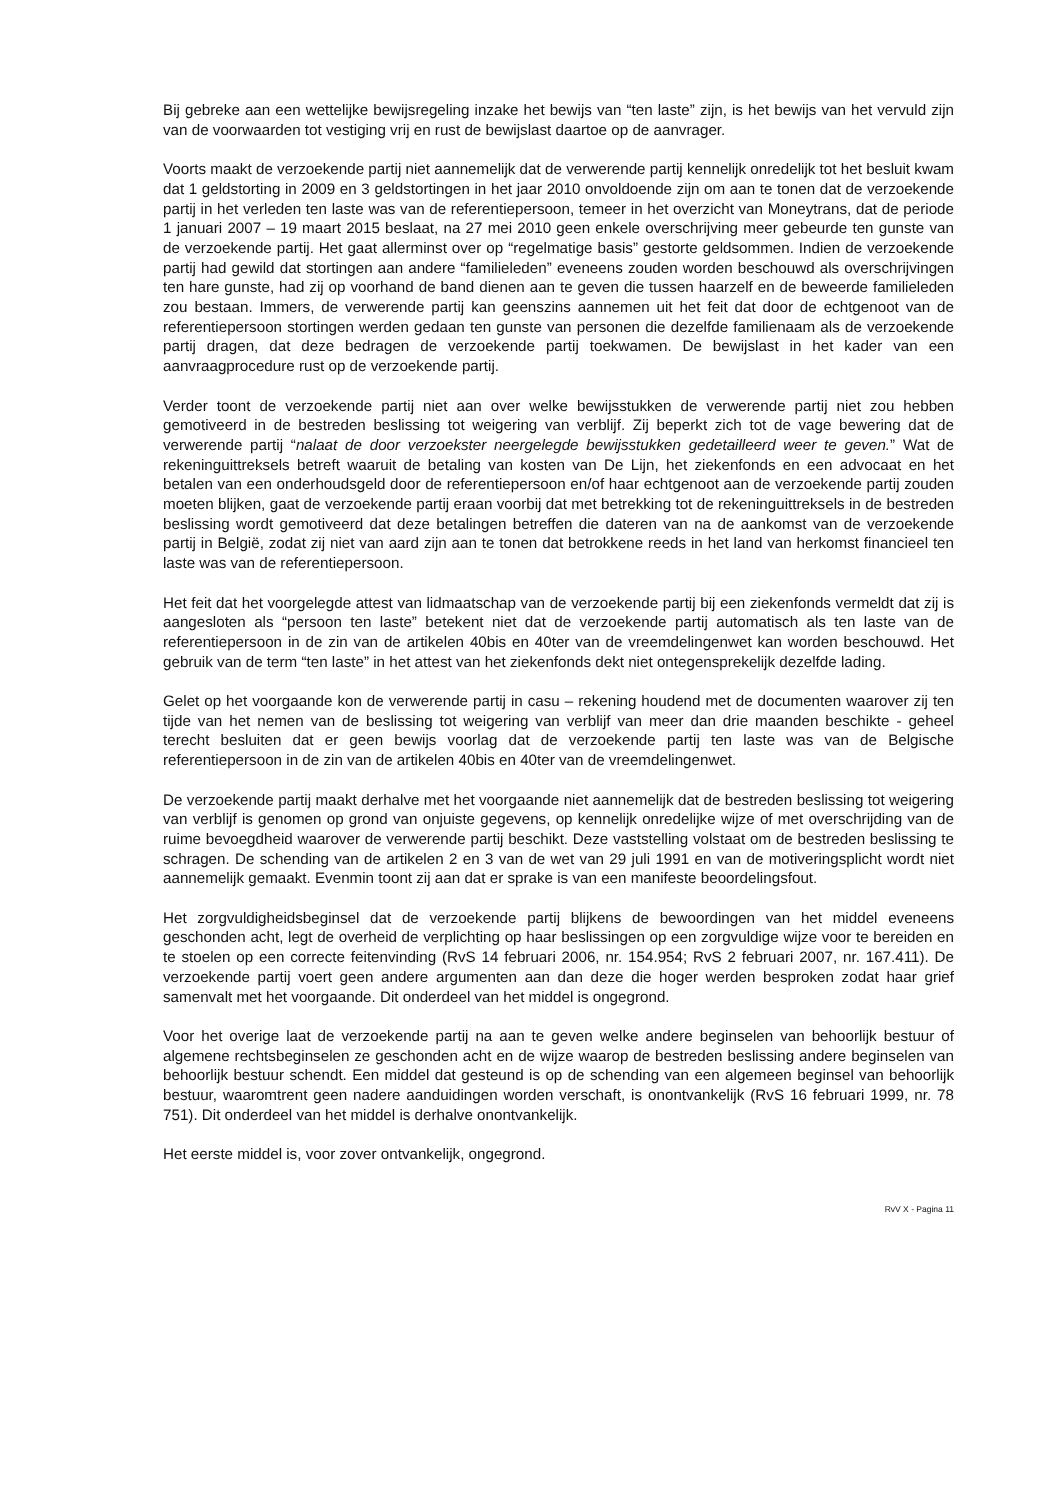Bij gebreke aan een wettelijke bewijsregeling inzake het bewijs van “ten laste” zijn, is het bewijs van het vervuld zijn van de voorwaarden tot vestiging vrij en rust de bewijslast daartoe op de aanvrager.
Voorts maakt de verzoekende partij niet aannemelijk dat de verwerende partij kennelijk onredelijk tot het besluit kwam dat 1 geldstorting in 2009 en 3 geldstortingen in het jaar 2010 onvoldoende zijn om aan te tonen dat de verzoekende partij in het verleden ten laste was van de referentiepersoon, temeer in het overzicht van Moneytrans, dat de periode 1 januari 2007 – 19 maart 2015 beslaat, na 27 mei 2010 geen enkele overschrijving meer gebeurde ten gunste van de verzoekende partij. Het gaat allerminst over op “regelmatige basis” gestorte geldsommen. Indien de verzoekende partij had gewild dat stortingen aan andere “familieleden” eveneens zouden worden beschouwd als overschrijvingen ten hare gunste, had zij op voorhand de band dienen aan te geven die tussen haarzelf en de beweerde familieleden zou bestaan. Immers, de verwerende partij kan geenszins aannemen uit het feit dat door de echtgenoot van de referentiepersoon stortingen werden gedaan ten gunste van personen die dezelfde familienaam als de verzoekende partij dragen, dat deze bedragen de verzoekende partij toekwamen. De bewijslast in het kader van een aanvraagprocedure rust op de verzoekende partij.
Verder toont de verzoekende partij niet aan over welke bewijsstukken de verwerende partij niet zou hebben gemotiveerd in de bestreden beslissing tot weigering van verblijf. Zij beperkt zich tot de vage bewering dat de verwerende partij “nalaat de door verzoekster neergelegde bewijsstukken gedetailleerd weer te geven.” Wat de rekeninguittreksels betreft waaruit de betaling van kosten van De Lijn, het ziekenfonds en een advocaat en het betalen van een onderhoudsgeld door de referentiepersoon en/of haar echtgenoot aan de verzoekende partij zouden moeten blijken, gaat de verzoekende partij eraan voorbij dat met betrekking tot de rekeninguittreksels in de bestreden beslissing wordt gemotiveerd dat deze betalingen betreffen die dateren van na de aankomst van de verzoekende partij in België, zodat zij niet van aard zijn aan te tonen dat betrokkene reeds in het land van herkomst financieel ten laste was van de referentiepersoon.
Het feit dat het voorgelegde attest van lidmaatschap van de verzoekende partij bij een ziekenfonds vermeldt dat zij is aangesloten als “persoon ten laste” betekent niet dat de verzoekende partij automatisch als ten laste van de referentiepersoon in de zin van de artikelen 40bis en 40ter van de vreemdelingenwet kan worden beschouwd. Het gebruik van de term “ten laste” in het attest van het ziekenfonds dekt niet ontegensprekelijk dezelfde lading.
Gelet op het voorgaande kon de verwerende partij in casu – rekening houdend met de documenten waarover zij ten tijde van het nemen van de beslissing tot weigering van verblijf van meer dan drie maanden beschikte - geheel terecht besluiten dat er geen bewijs voorlag dat de verzoekende partij ten laste was van de Belgische referentiepersoon in de zin van de artikelen 40bis en 40ter van de vreemdelingenwet.
De verzoekende partij maakt derhalve met het voorgaande niet aannemelijk dat de bestreden beslissing tot weigering van verblijf is genomen op grond van onjuiste gegevens, op kennelijk onredelijke wijze of met overschrijding van de ruime bevoegdheid waarover de verwerende partij beschikt. Deze vaststelling volstaat om de bestreden beslissing te schragen. De schending van de artikelen 2 en 3 van de wet van 29 juli 1991 en van de motiveringsplicht wordt niet aannemelijk gemaakt. Evenmin toont zij aan dat er sprake is van een manifeste beoordelingsfout.
Het zorgvuldigheidsbeginsel dat de verzoekende partij blijkens de bewoordingen van het middel eveneens geschonden acht, legt de overheid de verplichting op haar beslissingen op een zorgvuldige wijze voor te bereiden en te stoelen op een correcte feitenvinding (RvS 14 februari 2006, nr. 154.954; RvS 2 februari 2007, nr. 167.411). De verzoekende partij voert geen andere argumenten aan dan deze die hoger werden besproken zodat haar grief samenvalt met het voorgaande. Dit onderdeel van het middel is ongegrond.
Voor het overige laat de verzoekende partij na aan te geven welke andere beginselen van behoorlijk bestuur of algemene rechtsbeginselen ze geschonden acht en de wijze waarop de bestreden beslissing andere beginselen van behoorlijk bestuur schendt. Een middel dat gesteund is op de schending van een algemeen beginsel van behoorlijk bestuur, waaromtrent geen nadere aanduidingen worden verschaft, is onontvankelijk (RvS 16 februari 1999, nr. 78 751). Dit onderdeel van het middel is derhalve onontvankelijk.
Het eerste middel is, voor zover ontvankelijk, ongegrond.
RvV X - Pagina 11